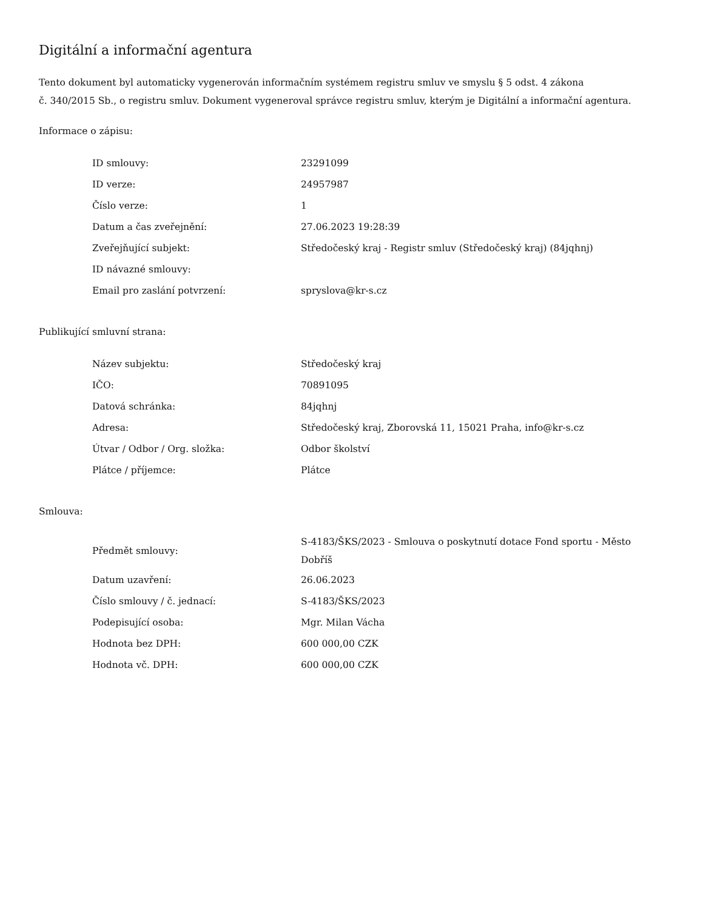Digitální a informační agentura
Tento dokument byl automaticky vygenerován informačním systémem registru smluv ve smyslu § 5 odst. 4 zákona
č. 340/2015 Sb., o registru smluv. Dokument vygeneroval správce registru smluv, kterým je Digitální a informační agentura.
Informace o zápisu:
| ID smlouvy: | 23291099 |
| ID verze: | 24957987 |
| Číslo verze: | 1 |
| Datum a čas zveřejnění: | 27.06.2023 19:28:39 |
| Zveřejňující subjekt: | Středočeský kraj - Registr smluv (Středočeský kraj) (84jqhnj) |
| ID návazné smlouvy: | |
| Email pro zaslání potvrzení: | spryslova@kr-s.cz |
Publikující smluvní strana:
| Název subjektu: | Středočeský kraj |
| IČO: | 70891095 |
| Datová schránka: | 84jqhnj |
| Adresa: | Středočeský kraj, Zborovská 11, 15021 Praha, info@kr-s.cz |
| Útvar / Odbor / Org. složka: | Odbor školství |
| Plátce / příjemce: | Plátce |
Smlouva:
| Předmět smlouvy: | S-4183/ŠKS/2023 - Smlouva o poskytnutí dotace Fond sportu - Město Dobříš |
| Datum uzavření: | 26.06.2023 |
| Číslo smlouvy / č. jednací: | S-4183/ŠKS/2023 |
| Podepisující osoba: | Mgr. Milan Vácha |
| Hodnota bez DPH: | 600 000,00 CZK |
| Hodnota vč. DPH: | 600 000,00 CZK |